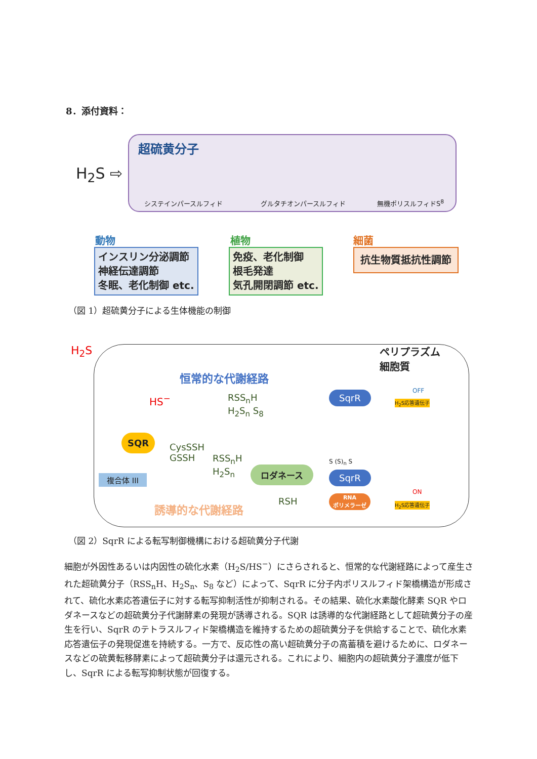8．添付資料：
H<sub>2</sub>S ⇨
超硫黄分子
システインパースルフィド グルタチオンパースルフィド 無機ポリスルフィドS<sup>8</sup>
動物
インスリン分泌調節
神経伝達調節
冬眠、老化制御 etc.
植物
免疫、老化制御
根毛発達
気孔開閉調節 etc.
細菌
抗生物質抵抗性調節
（図 1）超硫黄分子による生体機能の制御
H<sub>2</sub>S
ペリプラズム
細胞質
恒常的な代謝経路
HS<sup>−</sup>
RSS<sub>n</sub>H
H<sub>2</sub>S<sub>n</sub> S<sub>8</sub>
SqrR OFF
H<sub>2</sub>S応答遺伝子
SQR
CysSSH
GSSH
RSS<sub>n</sub>H
H<sub>2</sub>S<sub>n</sub>
ロダネース
S (S)<sub>n</sub> S
SqrR
複合体 III
RSH
RNA
ポリメラーゼ
ON
H<sub>2</sub>S応答遺伝子
誘導的な代謝経路
（図 2）SqrR による転写制御機構における超硫黄分子代謝
細胞が外因性あるいは内因性の硫化水素（H<sub>2</sub>S/HS<sup>−</sup>）にさらされると、恒常的な代謝経路によって産生された超硫黄分子（RSS<sub>n</sub>H、H<sub>2</sub>S<sub>n</sub>、S<sub>8</sub> など）によって、SqrR に分子内ポリスルフィド架橋構造が形成されて、硫化水素応答遺伝子に対する転写抑制活性が抑制される。その結果、硫化水素酸化酵素 SQR やロダネースなどの超硫黄分子代謝酵素の発現が誘導される。SQR は誘導的な代謝経路として超硫黄分子の産生を行い、SqrR のテトラスルフィド架橋構造を維持するための超硫黄分子を供給することで、硫化水素応答遺伝子の発現促進を持続する。一方で、反応性の高い超硫黄分子の高蓄積を避けるために、ロダネースなどの硫黄転移酵素によって超硫黄分子は還元される。これにより、細胞内の超硫黄分子濃度が低下し、SqrR による転写抑制状態が回復する。